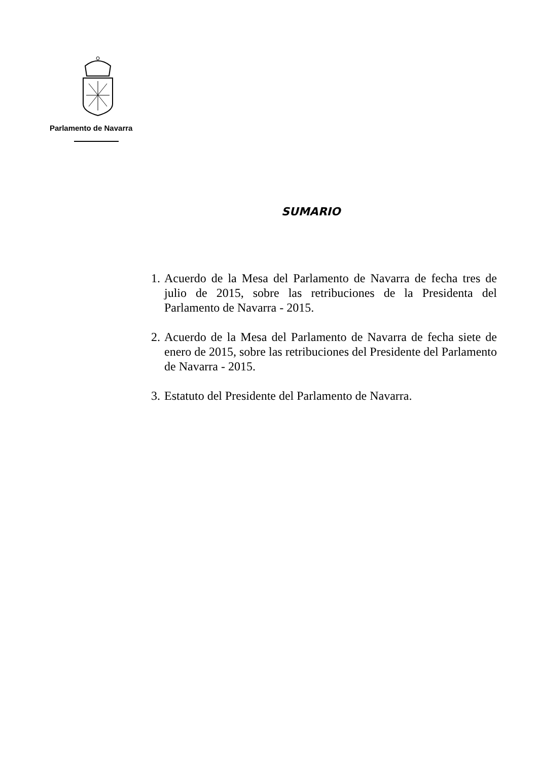Parlamento de Navarra
SUMARIO
1. Acuerdo de la Mesa del Parlamento de Navarra de fecha tres de julio de 2015, sobre las retribuciones de la Presidenta del Parlamento de Navarra - 2015.
2. Acuerdo de la Mesa del Parlamento de Navarra de fecha siete de enero de 2015, sobre las retribuciones del Presidente del Parlamento de Navarra - 2015.
3. Estatuto del Presidente del Parlamento de Navarra.